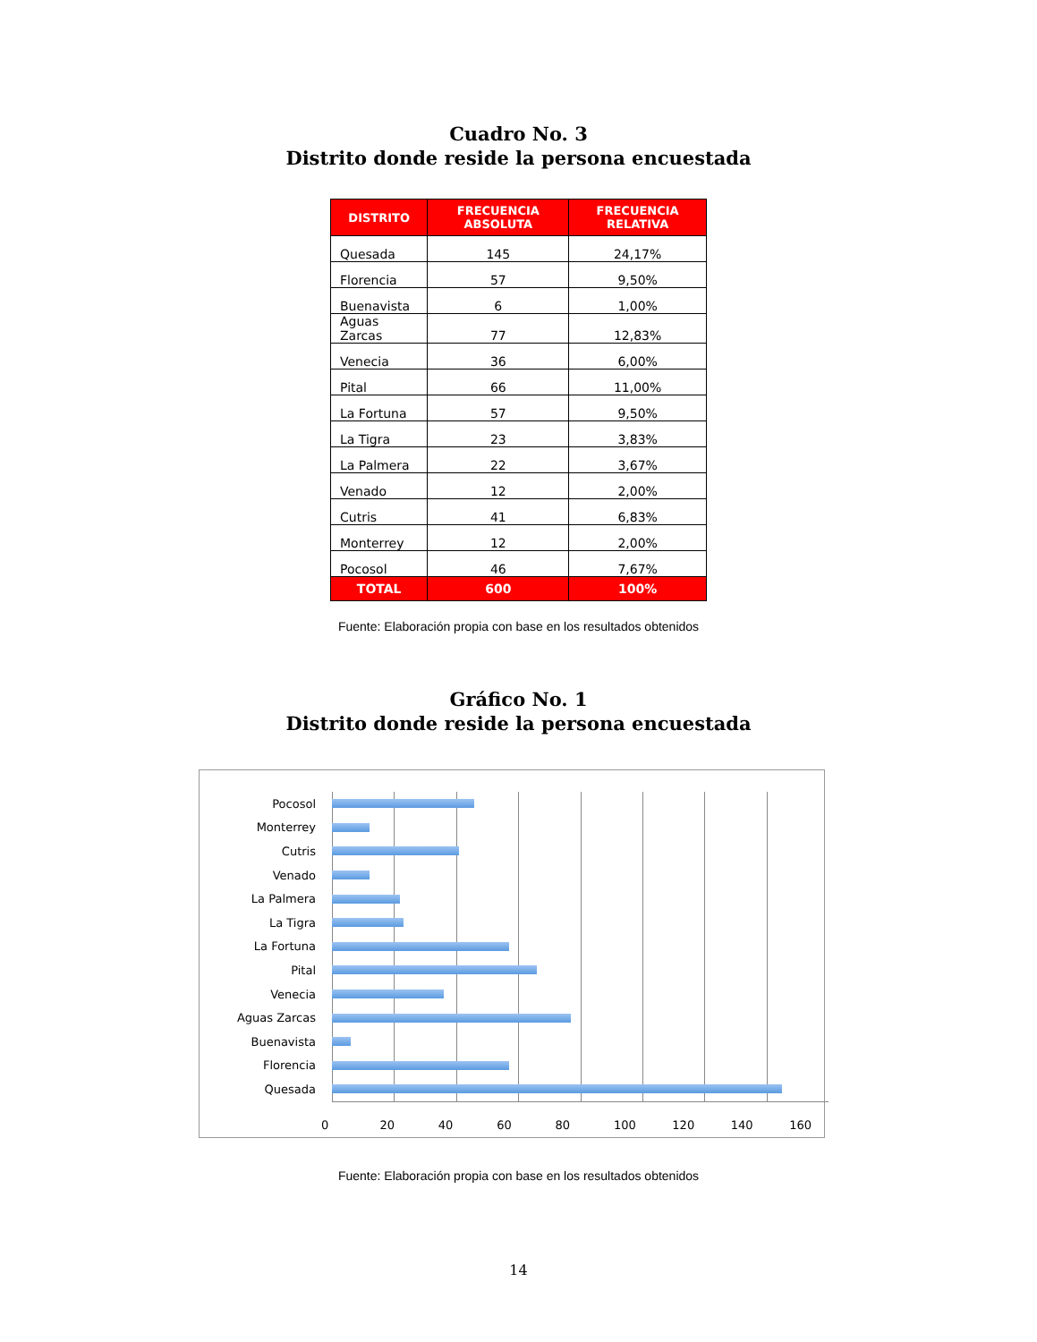Cuadro No. 3
Distrito donde reside la persona encuestada
| DISTRITO | FRECUENCIA ABSOLUTA | FRECUENCIA RELATIVA |
| --- | --- | --- |
| Quesada | 145 | 24,17% |
| Florencia | 57 | 9,50% |
| Buenavista | 6 | 1,00% |
| Aguas Zarcas | 77 | 12,83% |
| Venecia | 36 | 6,00% |
| Pital | 66 | 11,00% |
| La Fortuna | 57 | 9,50% |
| La Tigra | 23 | 3,83% |
| La Palmera | 22 | 3,67% |
| Venado | 12 | 2,00% |
| Cutris | 41 | 6,83% |
| Monterrey | 12 | 2,00% |
| Pocosol | 46 | 7,67% |
| TOTAL | 600 | 100% |
Fuente: Elaboración propia con base en los resultados obtenidos
Gráfico No. 1
Distrito donde reside la persona encuestada
Pocosol
Monterrey
Cutris
Venado
La Palmera
La Tigra
La Fortuna
Pital
Venecia
Aguas Zarcas
Buenavista
Florencia
Quesada
0 20 40 60 80 100 120 140 160
Fuente: Elaboración propia con base en los resultados obtenidos
14